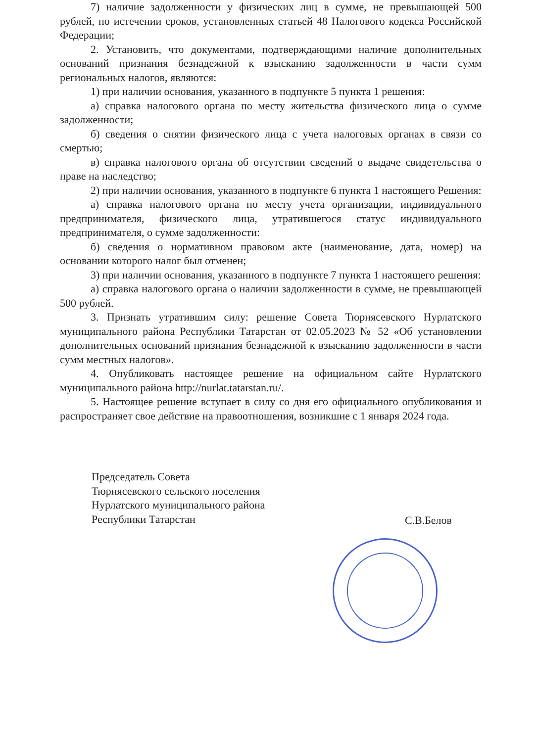7) наличие задолженности у физических лиц в сумме, не превышающей 500 рублей, по истечении сроков, установленных статьей 48 Налогового кодекса Российской Федерации;
2. Установить, что документами, подтверждающими наличие дополнительных оснований признания безнадежной к взысканию задолженности в части сумм региональных налогов, являются:
1) при наличии основания, указанного в подпункте 5 пункта 1 решения:
а) справка налогового органа по месту жительства физического лица о сумме задолженности;
б) сведения о снятии физического лица с учета налоговых органах в связи со смертью;
в) справка налогового органа об отсутствии сведений о выдаче свидетельства о праве на наследство;
2) при наличии основания, указанного в подпункте 6 пункта 1 настоящего Решения:
а) справка налогового органа по месту учета организации, индивидуального предпринимателя, физического лица, утратившегося статус индивидуального предпринимателя, о сумме задолженности:
б) сведения о нормативном правовом акте (наименование, дата, номер) на основании которого налог был отменен;
3) при наличии основания, указанного в подпункте 7 пункта 1 настоящего решения:
а) справка налогового органа о наличии задолженности в сумме, не превышающей 500 рублей.
3. Признать утратившим силу: решение Совета Тюрнясевского Нурлатского муниципального района Республики Татарстан от 02.05.2023 № 52 «Об установлении дополнительных оснований признания безнадежной к взысканию задолженности в части сумм местных налогов».
4. Опубликовать настоящее решение на официальном сайте Нурлатского муниципального района http://nurlat.tatarstan.ru/.
5. Настоящее решение вступает в силу со дня его официального опубликования и распространяет свое действие на правоотношения, возникшие с 1 января 2024 года.
Председатель Совета
Тюрнясевского сельского поселения
Нурлатского муниципального района
Республики Татарстан
С.В.Белов